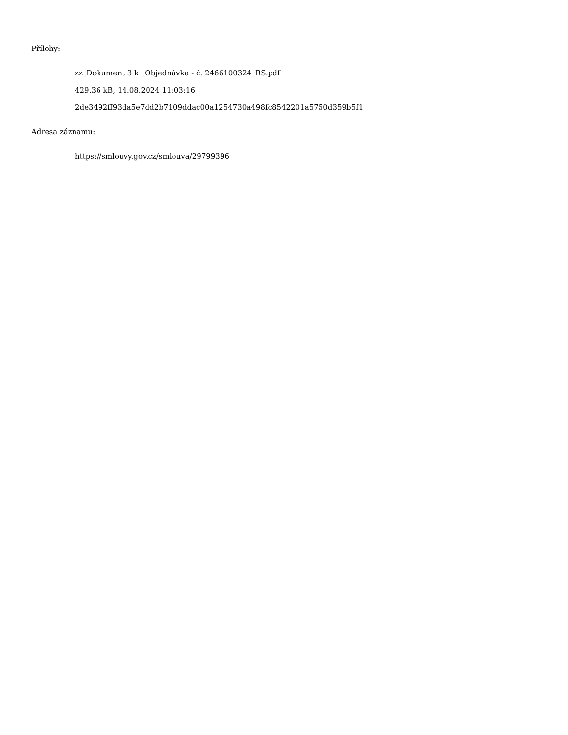Přílohy:
zz_Dokument 3 k _Objednávka - č. 2466100324_RS.pdf
429.36 kB, 14.08.2024 11:03:16
2de3492ff93da5e7dd2b7109ddac00a1254730a498fc8542201a5750d359b5f1
Adresa záznamu:
https://smlouvy.gov.cz/smlouva/29799396